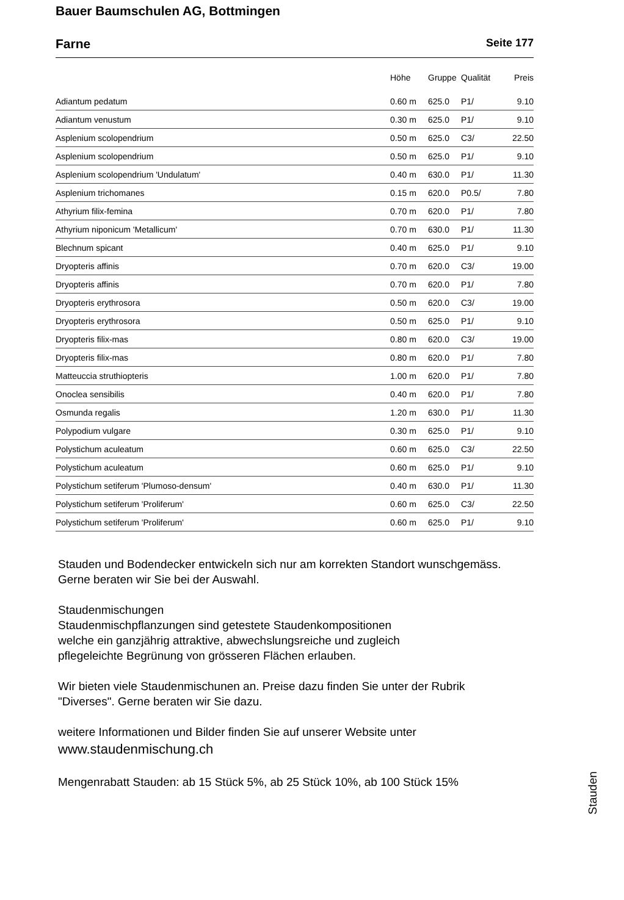Bauer Baumschulen AG, Bottmingen
Farne Seite 177
| | Höhe | Gruppe | Qualität | Preis |
| --- | --- | --- | --- | --- |
| Adiantum pedatum | 0.60 m | 625.0 | P1/ | 9.10 |
| Adiantum venustum | 0.30 m | 625.0 | P1/ | 9.10 |
| Asplenium scolopendrium | 0.50 m | 625.0 | C3/ | 22.50 |
| Asplenium scolopendrium | 0.50 m | 625.0 | P1/ | 9.10 |
| Asplenium scolopendrium 'Undulatum' | 0.40 m | 630.0 | P1/ | 11.30 |
| Asplenium trichomanes | 0.15 m | 620.0 | P0.5/ | 7.80 |
| Athyrium filix-femina | 0.70 m | 620.0 | P1/ | 7.80 |
| Athyrium niponicum 'Metallicum' | 0.70 m | 630.0 | P1/ | 11.30 |
| Blechnum spicant | 0.40 m | 625.0 | P1/ | 9.10 |
| Dryopteris affinis | 0.70 m | 620.0 | C3/ | 19.00 |
| Dryopteris affinis | 0.70 m | 620.0 | P1/ | 7.80 |
| Dryopteris erythrosora | 0.50 m | 620.0 | C3/ | 19.00 |
| Dryopteris erythrosora | 0.50 m | 625.0 | P1/ | 9.10 |
| Dryopteris filix-mas | 0.80 m | 620.0 | C3/ | 19.00 |
| Dryopteris filix-mas | 0.80 m | 620.0 | P1/ | 7.80 |
| Matteuccia struthiopteris | 1.00 m | 620.0 | P1/ | 7.80 |
| Onoclea sensibilis | 0.40 m | 620.0 | P1/ | 7.80 |
| Osmunda regalis | 1.20 m | 630.0 | P1/ | 11.30 |
| Polypodium vulgare | 0.30 m | 625.0 | P1/ | 9.10 |
| Polystichum aculeatum | 0.60 m | 625.0 | C3/ | 22.50 |
| Polystichum aculeatum | 0.60 m | 625.0 | P1/ | 9.10 |
| Polystichum setiferum 'Plumoso-densum' | 0.40 m | 630.0 | P1/ | 11.30 |
| Polystichum setiferum 'Proliferum' | 0.60 m | 625.0 | C3/ | 22.50 |
| Polystichum setiferum 'Proliferum' | 0.60 m | 625.0 | P1/ | 9.10 |
Stauden und Bodendecker entwickeln sich nur am korrekten Standort wunschgemäss.
Gerne beraten wir Sie bei der Auswahl.
Staudenmischungen
Staudenmischpflanzungen sind getestete Staudenkompositionen
welche ein ganzjährig attraktive, abwechslungsreiche und zugleich
pflegeleichte Begrünung von grösseren Flächen erlauben.
Wir bieten viele Staudenmischunen an. Preise dazu finden Sie unter der Rubrik
"Diverses". Gerne beraten wir Sie dazu.
weitere Informationen und Bilder finden Sie auf unserer Website unter
www.staudenmischung.ch
Mengenrabatt Stauden: ab 15 Stück 5%, ab 25 Stück 10%, ab 100 Stück 15%
Stauden